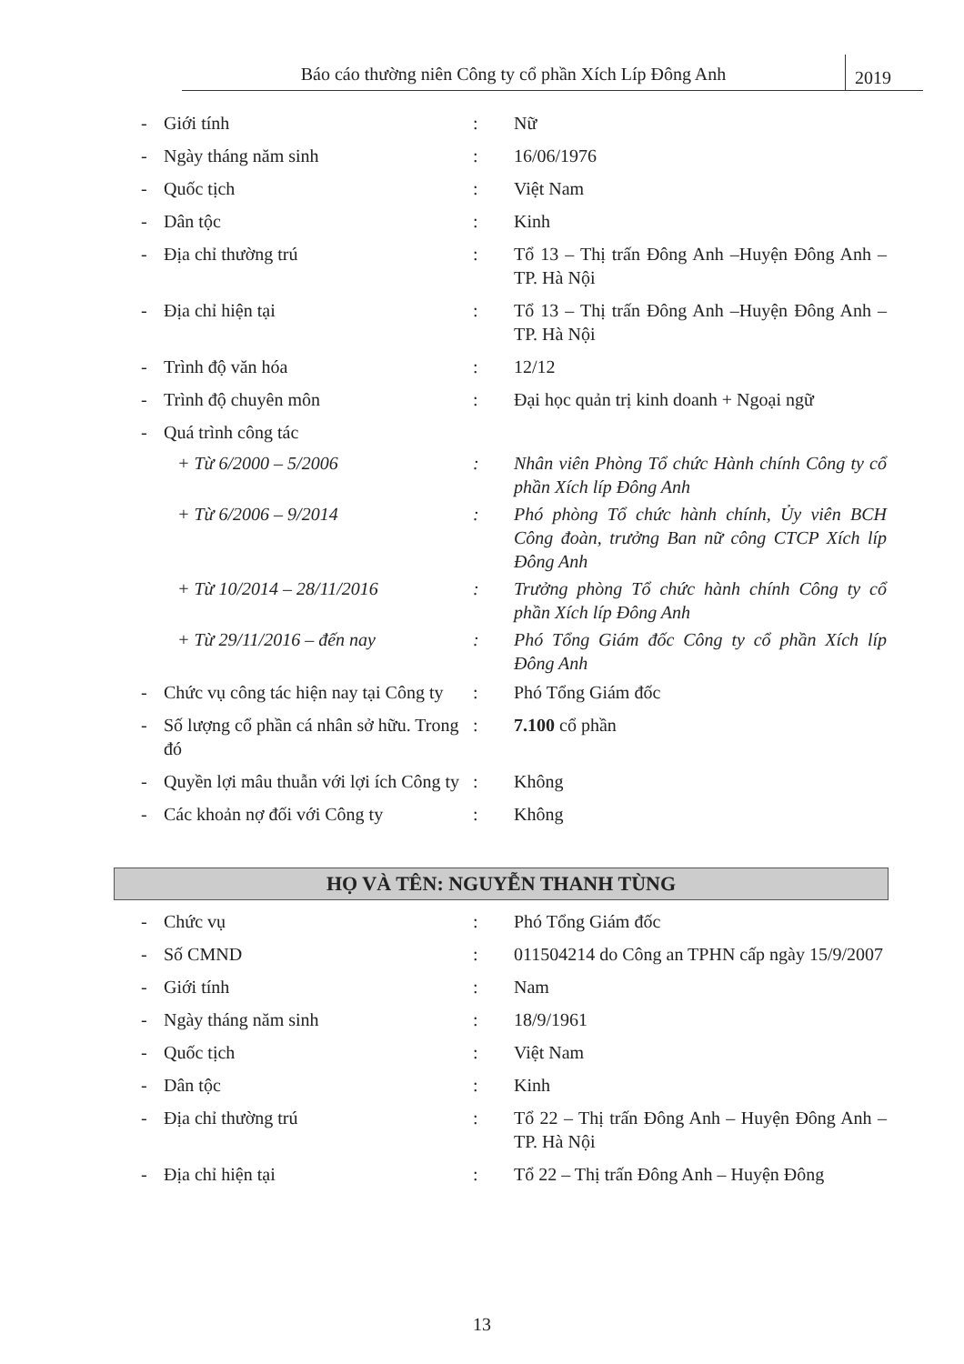Báo cáo thường niên Công ty cổ phần Xích Líp Đông Anh
2019
| - | Giới tính | : | Nữ |
| - | Ngày tháng năm sinh | : | 16/06/1976 |
| - | Quốc tịch | : | Việt Nam |
| - | Dân tộc | : | Kinh |
| - | Địa chỉ thường trú | : | Tổ 13 – Thị trấn Đông Anh –Huyện Đông Anh – TP. Hà Nội |
| - | Địa chỉ hiện tại | : | Tổ 13 – Thị trấn Đông Anh –Huyện Đông Anh – TP. Hà Nội |
| - | Trình độ văn hóa | : | 12/12 |
| - | Trình độ chuyên môn | : | Đại học quản trị kinh doanh + Ngoại ngữ |
| - | Quá trình công tác | | |
| | + Từ 6/2000 – 5/2006 | : | Nhân viên Phòng Tổ chức Hành chính Công ty cổ phần Xích líp Đông Anh |
| | + Từ 6/2006 – 9/2014 | : | Phó phòng Tổ chức hành chính, Ủy viên BCH Công đoàn, trưởng Ban nữ công CTCP Xích líp Đông Anh |
| | + Từ 10/2014 – 28/11/2016 | : | Trưởng phòng Tổ chức hành chính Công ty cổ phần Xích líp Đông Anh |
| | + Từ 29/11/2016 – đến nay | : | Phó Tổng Giám đốc Công ty cổ phần Xích líp Đông Anh |
| - | Chức vụ công tác hiện nay tại Công ty | : | Phó Tổng Giám đốc |
| - | Số lượng cổ phần cá nhân sở hữu. Trong đó | : | 7.100 cổ phần |
| - | Quyền lợi mâu thuẫn với lợi ích Công ty | : | Không |
| - | Các khoản nợ đối với Công ty | : | Không |
HỌ VÀ TÊN: NGUYỄN THANH TÙNG
| - | Chức vụ | : | Phó Tổng Giám đốc |
| - | Số CMND | : | 011504214 do Công an TPHN cấp ngày 15/9/2007 |
| - | Giới tính | : | Nam |
| - | Ngày tháng năm sinh | : | 18/9/1961 |
| - | Quốc tịch | : | Việt Nam |
| - | Dân tộc | : | Kinh |
| - | Địa chỉ thường trú | : | Tổ 22 – Thị trấn Đông Anh – Huyện Đông Anh – TP. Hà Nội |
| - | Địa chỉ hiện tại | : | Tổ 22 – Thị trấn Đông Anh – Huyện Đông |
13